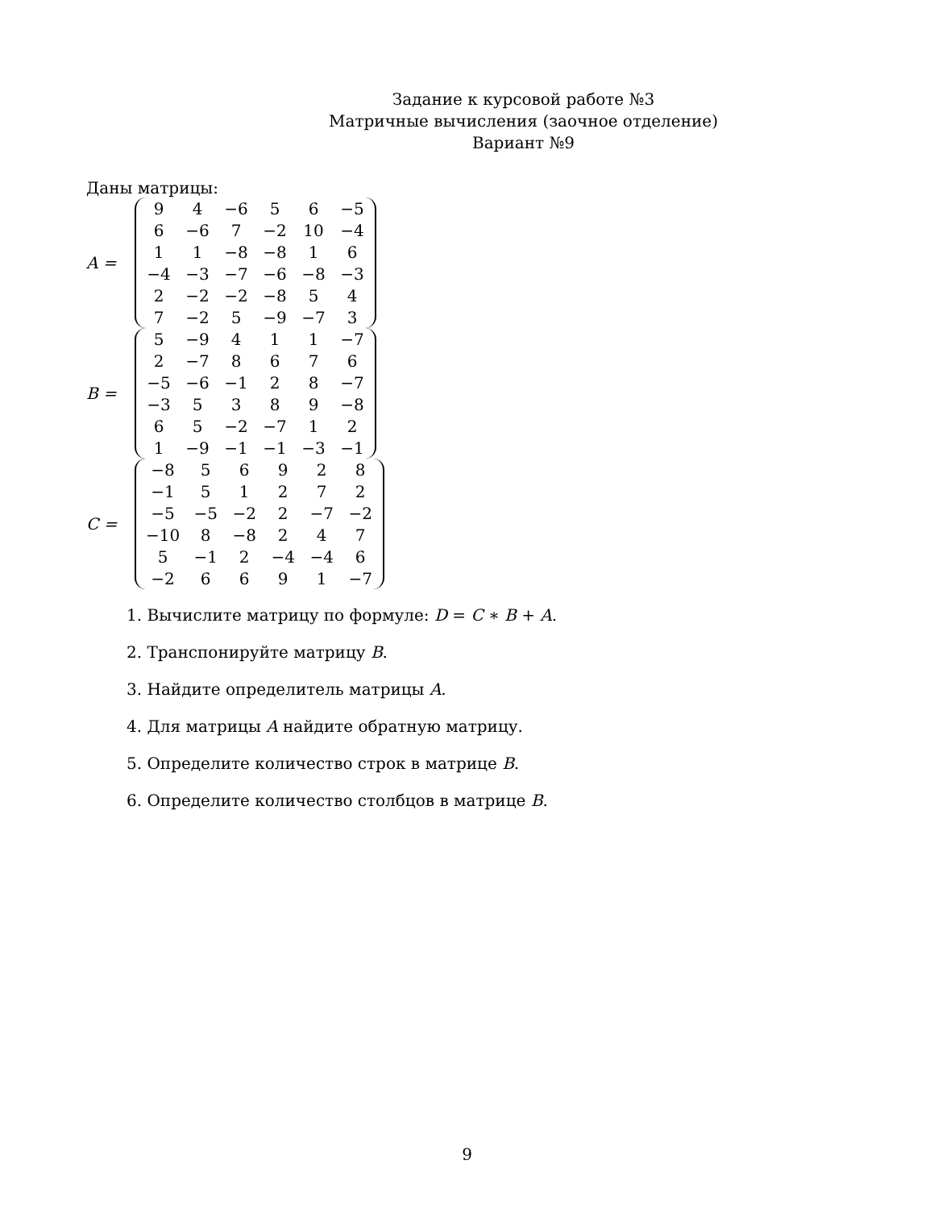Задание к курсовой работе №3
Матричные вычисления (заочное отделение)
Вариант №9
Даны матрицы:
A =
| 9 | 4 | −6 | 5 | 6 | −5 |
| 6 | −6 | 7 | −2 | 10 | −4 |
| 1 | 1 | −8 | −8 | 1 | 6 |
| −4 | −3 | −7 | −6 | −8 | −3 |
| 2 | −2 | −2 | −8 | 5 | 4 |
| 7 | −2 | 5 | −9 | −7 | 3 |
B =
| 5 | −9 | 4 | 1 | 1 | −7 |
| 2 | −7 | 8 | 6 | 7 | 6 |
| −5 | −6 | −1 | 2 | 8 | −7 |
| −3 | 5 | 3 | 8 | 9 | −8 |
| 6 | 5 | −2 | −7 | 1 | 2 |
| 1 | −9 | −1 | −1 | −3 | −1 |
C =
| −8 | 5 | 6 | 9 | 2 | 8 |
| −1 | 5 | 1 | 2 | 7 | 2 |
| −5 | −5 | −2 | 2 | −7 | −2 |
| −10 | 8 | −8 | 2 | 4 | 7 |
| 5 | −1 | 2 | −4 | −4 | 6 |
| −2 | 6 | 6 | 9 | 1 | −7 |
1. Вычислите матрицу по формуле: D = C ∗ B + A.
2. Транспонируйте матрицу B.
3. Найдите определитель матрицы A.
4. Для матрицы A найдите обратную матрицу.
5. Определите количество строк в матрице B.
6. Определите количество столбцов в матрице B.
9